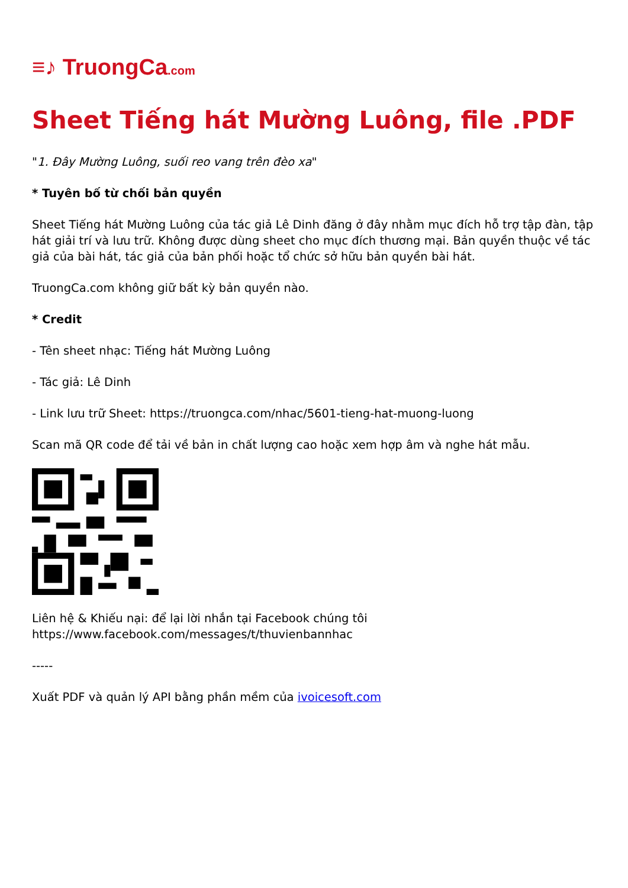≡♪ TruongCa.com
Sheet Tiếng hát Mường Luông, file .PDF
"1. Đây Mường Luông, suối reo vang trên đèo xa"
* Tuyên bố từ chối bản quyền
Sheet Tiếng hát Mường Luông của tác giả Lê Dinh đăng ở đây nhằm mục đích hỗ trợ tập đàn, tập hát giải trí và lưu trữ. Không được dùng sheet cho mục đích thương mại. Bản quyền thuộc về tác giả của bài hát, tác giả của bản phối hoặc tổ chức sở hữu bản quyền bài hát.
TruongCa.com không giữ bất kỳ bản quyền nào.
* Credit
- Tên sheet nhạc: Tiếng hát Mường Luông
- Tác giả: Lê Dinh
- Link lưu trữ Sheet: https://truongca.com/nhac/5601-tieng-hat-muong-luong
Scan mã QR code để tải về bản in chất lượng cao hoặc xem hợp âm và nghe hát mẫu.
Liên hệ & Khiếu nại: để lại lời nhắn tại Facebook chúng tôi
https://www.facebook.com/messages/t/thuvienbannhac
-----
Xuất PDF và quản lý API bằng phần mềm của ivoicesoft.com